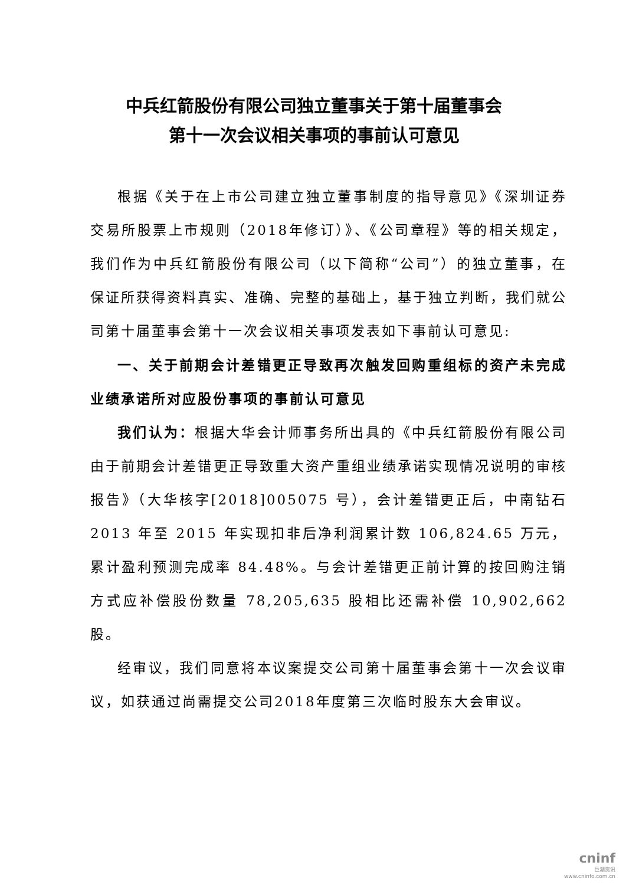中兵红箭股份有限公司独立董事关于第十届董事会
第十一次会议相关事项的事前认可意见
根据《关于在上市公司建立独立董事制度的指导意见》《深圳证券交易所股票上市规则（2018年修订）》、《公司章程》等的相关规定，我们作为中兵红箭股份有限公司（以下简称“公司”）的独立董事，在保证所获得资料真实、准确、完整的基础上，基于独立判断，我们就公司第十届董事会第十一次会议相关事项发表如下事前认可意见:
一、关于前期会计差错更正导致再次触发回购重组标的资产未完成业绩承诺所对应股份事项的事前认可意见
我们认为：根据大华会计师事务所出具的《中兵红箭股份有限公司由于前期会计差错更正导致重大资产重组业绩承诺实现情况说明的审核报告》（大华核字[2018]005075 号），会计差错更正后，中南钻石 2013 年至 2015 年实现扣非后净利润累计数 106,824.65 万元，累计盈利预测完成率 84.48%。与会计差错更正前计算的按回购注销方式应补偿股份数量 78,205,635 股相比还需补偿 10,902,662 股。
经审议，我们同意将本议案提交公司第十届董事会第十一次会议审议，如获通过尚需提交公司2018年度第三次临时股东大会审议。
cninf
巨潮资讯
www.cninfo.com.cn